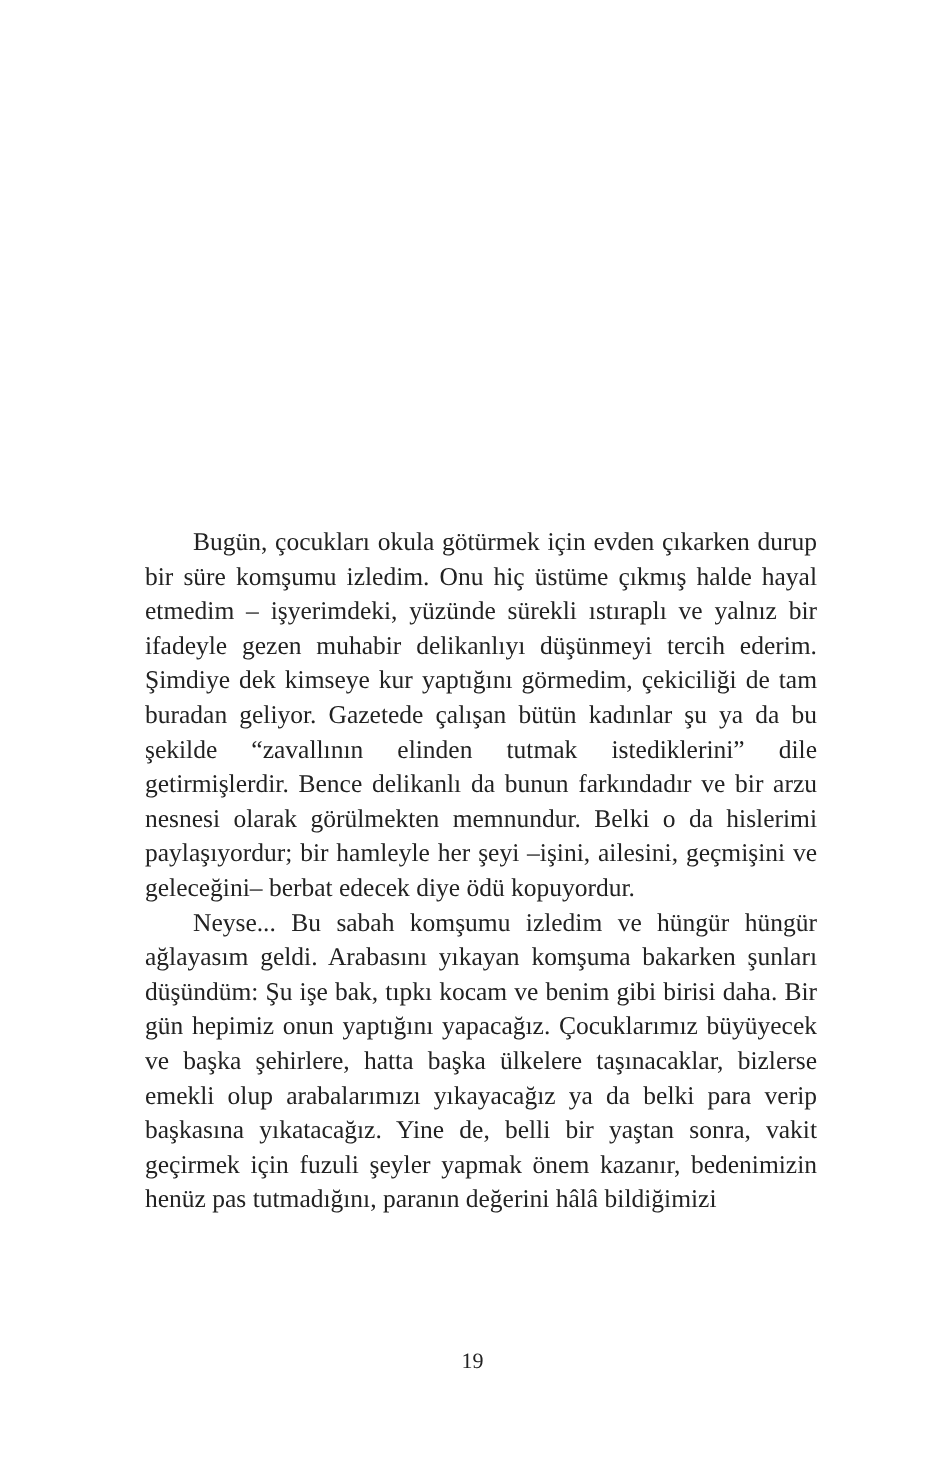Bugün, çocukları okula götürmek için evden çıkarken durup bir süre komşumu izledim. Onu hiç üstüme çıkmış halde hayal etmedim – işyerimdeki, yüzünde sürekli ıstıraplı ve yalnız bir ifadeyle gezen muhabir delikanlıyı düşünmeyi tercih ederim. Şimdiye dek kimseye kur yaptığını görmedim, çekiciliği de tam buradan geliyor. Gazetede çalışan bütün kadınlar şu ya da bu şekilde “zavallının elinden tutmak istediklerini” dile getirmişlerdir. Bence delikanlı da bunun farkındadır ve bir arzu nesnesi olarak görülmekten memnundur. Belki o da hislerimi paylaşıyordur; bir hamleyle her şeyi –işini, ailesini, geçmişini ve geleceğini– berbat edecek diye ödü kopuyordur.
Neyse... Bu sabah komşumu izledim ve hüngür hüngür ağlayasım geldi. Arabasını yıkayan komşuma bakarken şunları düşündüm: Şu işe bak, tıpkı kocam ve benim gibi birisi daha. Bir gün hepimiz onun yaptığını yapacağız. Çocuklarımız büyüyecek ve başka şehirlere, hatta başka ülkelere taşınacaklar, bizlerse emekli olup arabalarımızı yıkayacağız ya da belki para verip başkasına yıkatacağız. Yine de, belli bir yaştan sonra, vakit geçirmek için fuzuli şeyler yapmak önem kazanır, bedenimizin henüz pas tutmadığını, paranın değerini hâlâ bildiğimizi
19